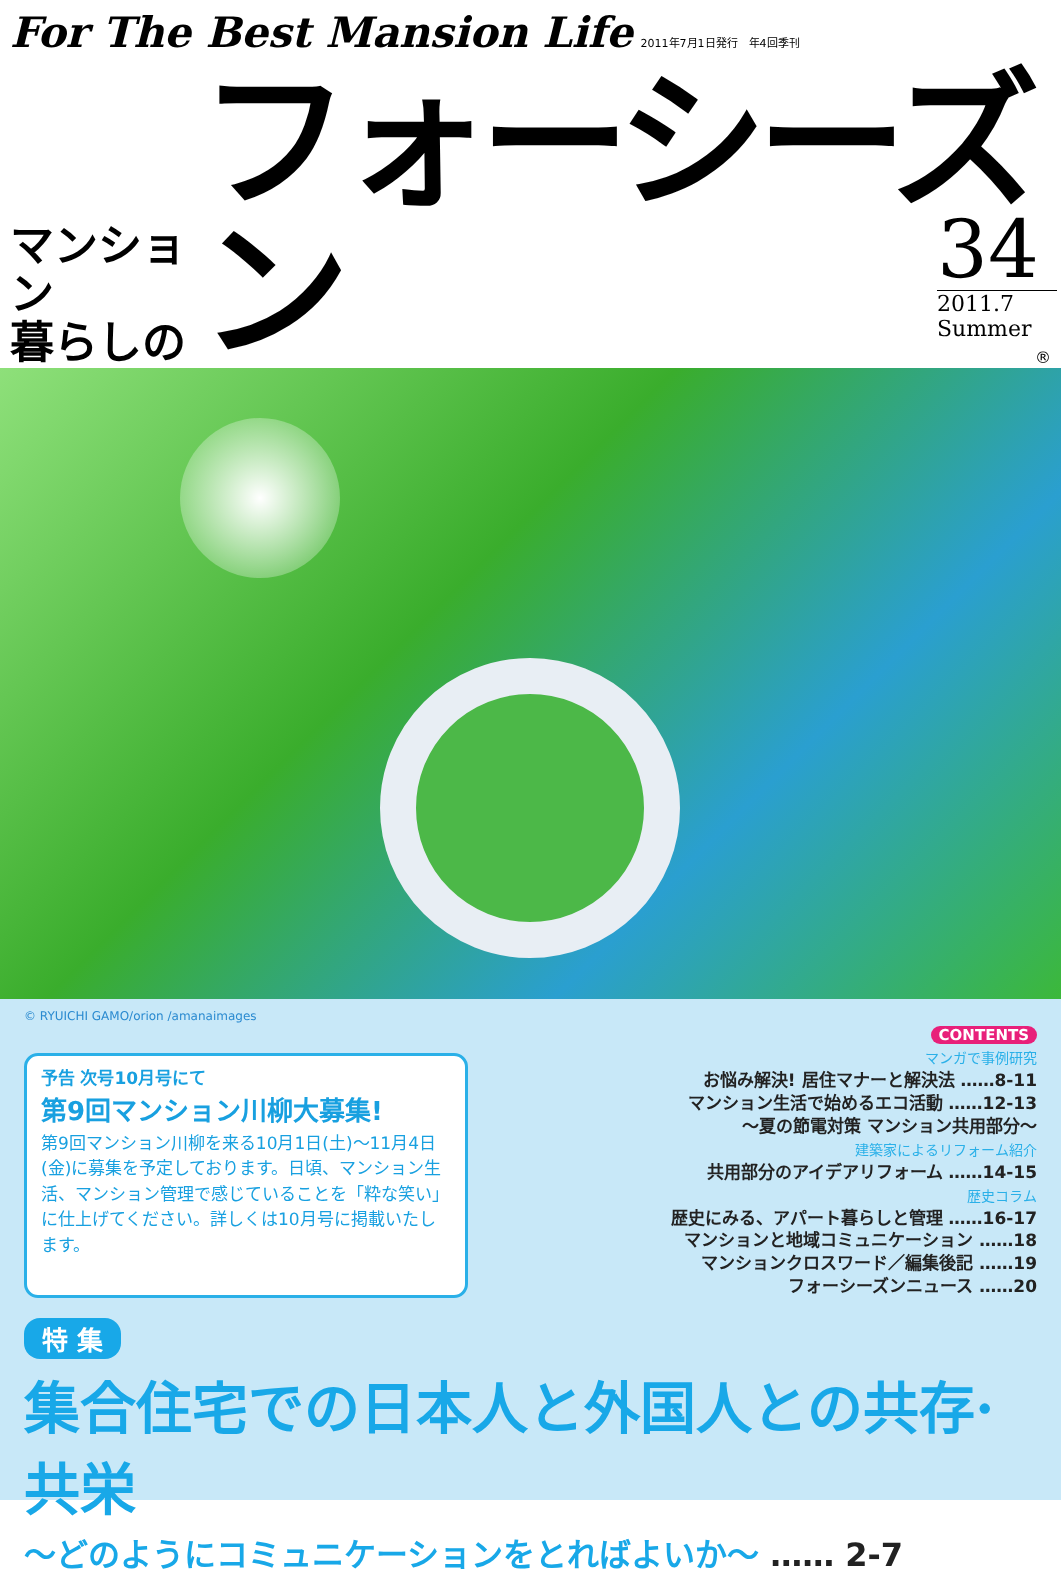For The Best Mansion Life 2011年7月1日発行　年4回季刊
マンション
暮らしの
フォーシーズン
®
34
2011.7
Summer
© RYUICHI GAMO/orion /amanaimages
予告 次号10月号にて
第9回マンション川柳大募集!
第9回マンション川柳を来る10月1日(土)～11月4日(金)に募集を予定しております。日頃、マンション生活、マンション管理で感じていることを「粋な笑い」に仕上げてください。詳しくは10月号に掲載いたします。
CONTENTS
マンガで事例研究
お悩み解決! 居住マナーと解決法 ……8-11
マンション生活で始めるエコ活動 ……12-13
～夏の節電対策 マンション共用部分～
建築家によるリフォーム紹介
共用部分のアイデアリフォーム ……14-15
歴史コラム
歴史にみる、アパート暮らしと管理 ……16-17
マンションと地域コミュニケーション ……18
マンションクロスワード／編集後記 ……19
フォーシーズンニュース ……20
特 集
集合住宅での日本人と外国人との共存·共栄
～どのようにコミュニケーションをとればよいか～ …… 2-7